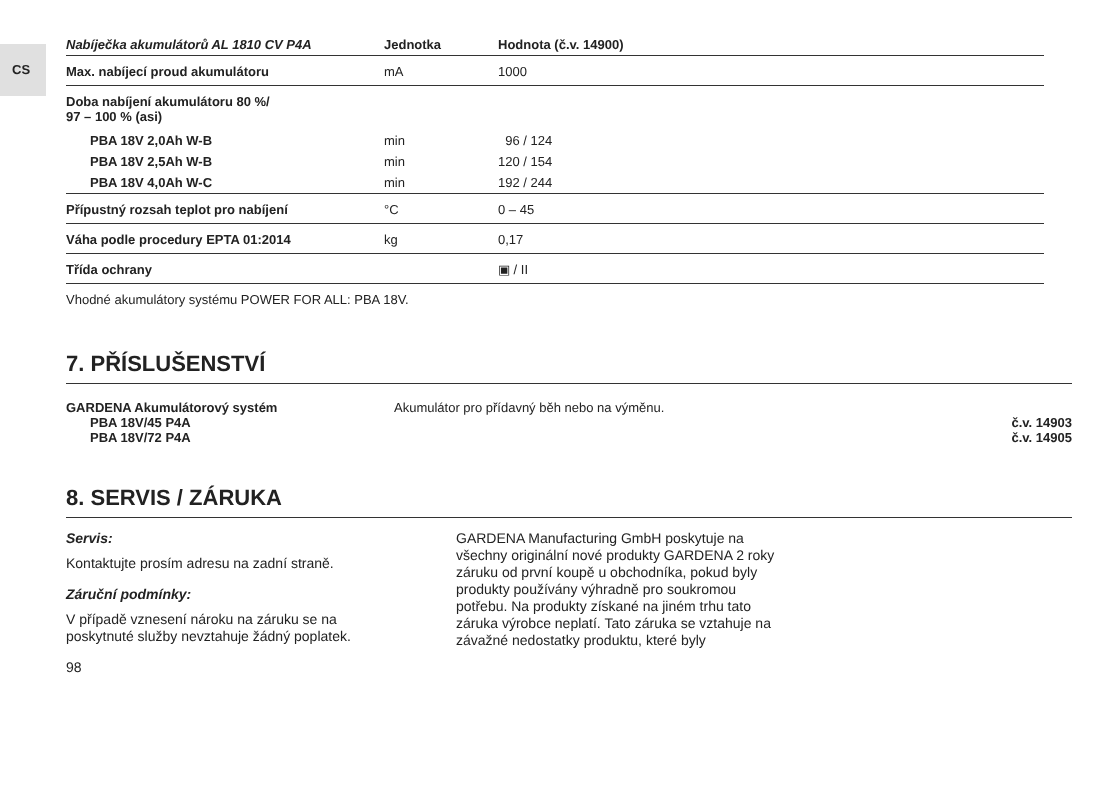CS
| Nabíječka akumulátorů AL 1810 CV P4A | Jednotka | Hodnota (č.v. 14900) |
| --- | --- | --- |
| Max. nabíjecí proud akumulátoru | mA | 1000 |
| Doba nabíjení akumulátoru 80 %/ 97 – 100 % (asi) | | |
| PBA 18V 2,0Ah W-B | min | 96 / 124 |
| PBA 18V 2,5Ah W-B | min | 120 / 154 |
| PBA 18V 4,0Ah W-C | min | 192 / 244 |
| Přípustný rozsah teplot pro nabíjení | °C | 0 – 45 |
| Váha podle procedury EPTA 01:2014 | kg | 0,17 |
| Třída ochrany | | ▣ / II |
| Vhodné akumulátory systému POWER FOR ALL: PBA 18V. | | |
7. PŘÍSLUŠENSTVÍ
GARDENA Akumulátorový systém Akumulátor pro přídavný běh nebo na výměnu. PBA 18V/45 P4A č.v. 14903 PBA 18V/72 P4A č.v. 14905
8. SERVIS / ZÁRUKA
Servis:
Kontaktujte prosím adresu na zadní straně.
Záruční podmínky:
V případě vznesení nároku na záruku se na poskytnuté služby nevztahuje žádný poplatek.
GARDENA Manufacturing GmbH poskytuje na všechny originální nové produkty GARDENA 2 roky záruku od první koupě u obchodníka, pokud byly produkty používány výhradně pro soukromou potřebu. Na produkty získané na jiném trhu tato záruka výrobce neplatí. Tato záruka se vztahuje na závažné nedostatky produktu, které byly
98